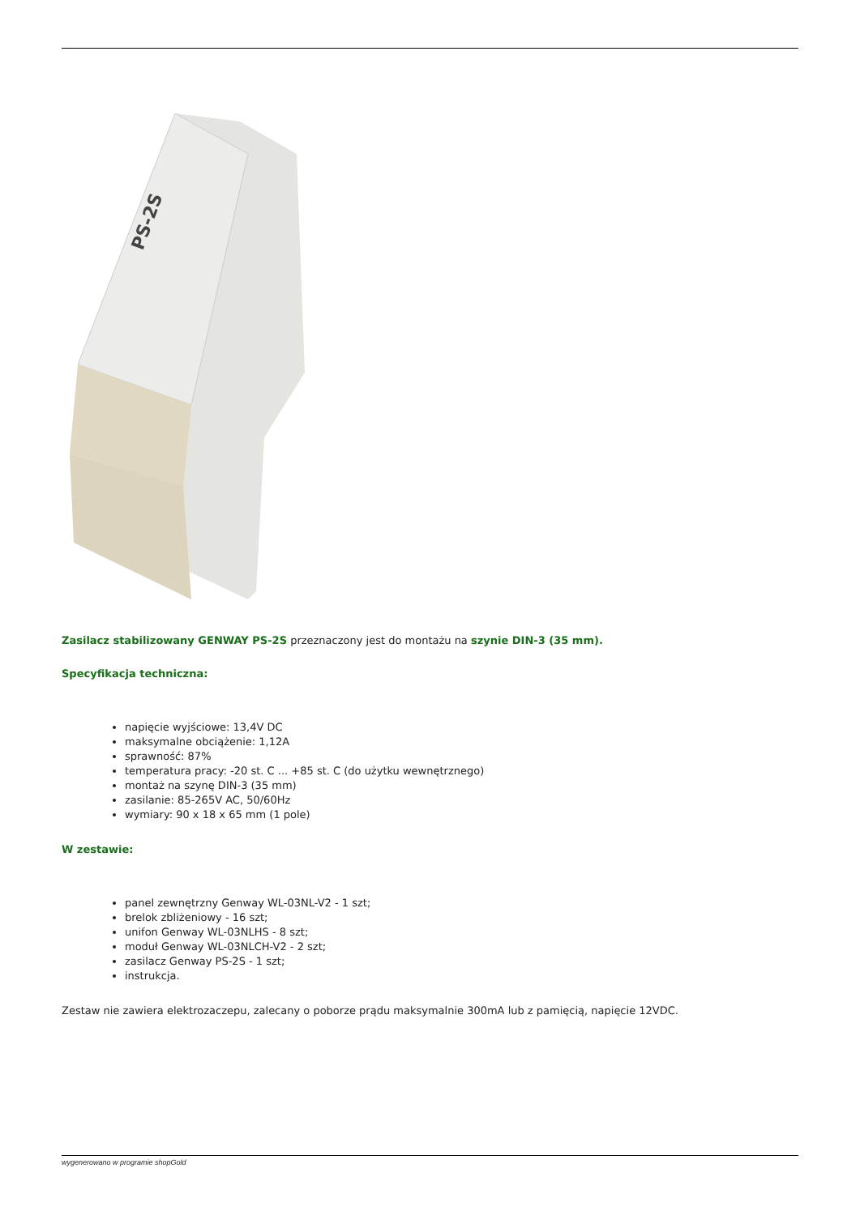PS-2S
Zasilacz stabilizowany GENWAY PS-2S przeznaczony jest do montażu na szynie DIN-3 (35 mm).
Specyfikacja techniczna:
napięcie wyjściowe: 13,4V DC
maksymalne obciążenie: 1,12A
sprawność: 87%
temperatura pracy: -20 st. C ... +85 st. C (do użytku wewnętrznego)
montaż na szynę DIN-3 (35 mm)
zasilanie: 85-265V AC, 50/60Hz
wymiary: 90 x 18 x 65 mm (1 pole)
W zestawie:
panel zewnętrzny Genway WL-03NL-V2 - 1 szt;
brelok zbliżeniowy - 16 szt;
unifon Genway WL-03NLHS - 8 szt;
moduł Genway WL-03NLCH-V2 - 2 szt;
zasilacz Genway PS-2S - 1 szt;
instrukcja.
Zestaw nie zawiera elektrozaczepu, zalecany o poborze prądu maksymalnie 300mA lub z pamięcią, napięcie 12VDC.
wygenerowano w programie shopGold